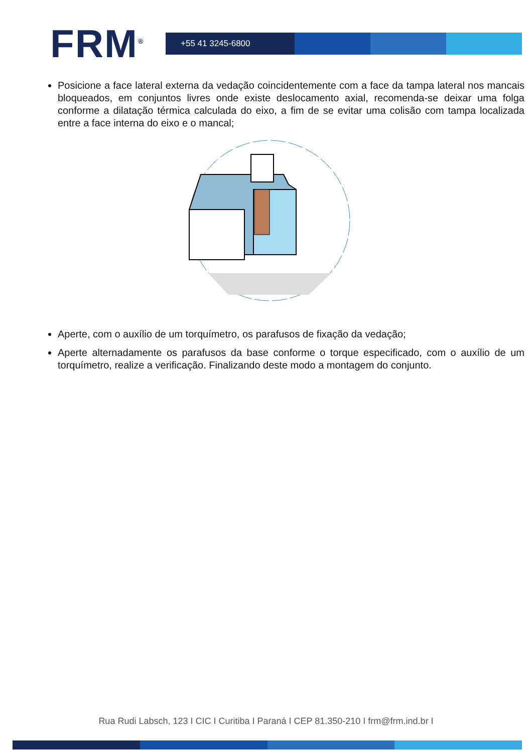FRM<sup>®</sup>
+55 41 3245-6800
Posicione a face lateral externa da vedação coincidentemente com a face da tampa lateral nos mancais bloqueados, em conjuntos livres onde existe deslocamento axial, recomenda-se deixar uma folga conforme a dilatação térmica calculada do eixo, a fim de se evitar uma colisão com tampa localizada entre a face interna do eixo e o mancal;
Aperte, com o auxílio de um torquímetro, os parafusos de fixação da vedação;
Aperte alternadamente os parafusos da base conforme o torque especificado, com o auxílio de um torquímetro, realize a verificação. Finalizando deste modo a montagem do conjunto.
Rua Rudi Labsch, 123 I CIC I Curitiba I Paraná I CEP 81.350-210 I frm@frm.ind.br I